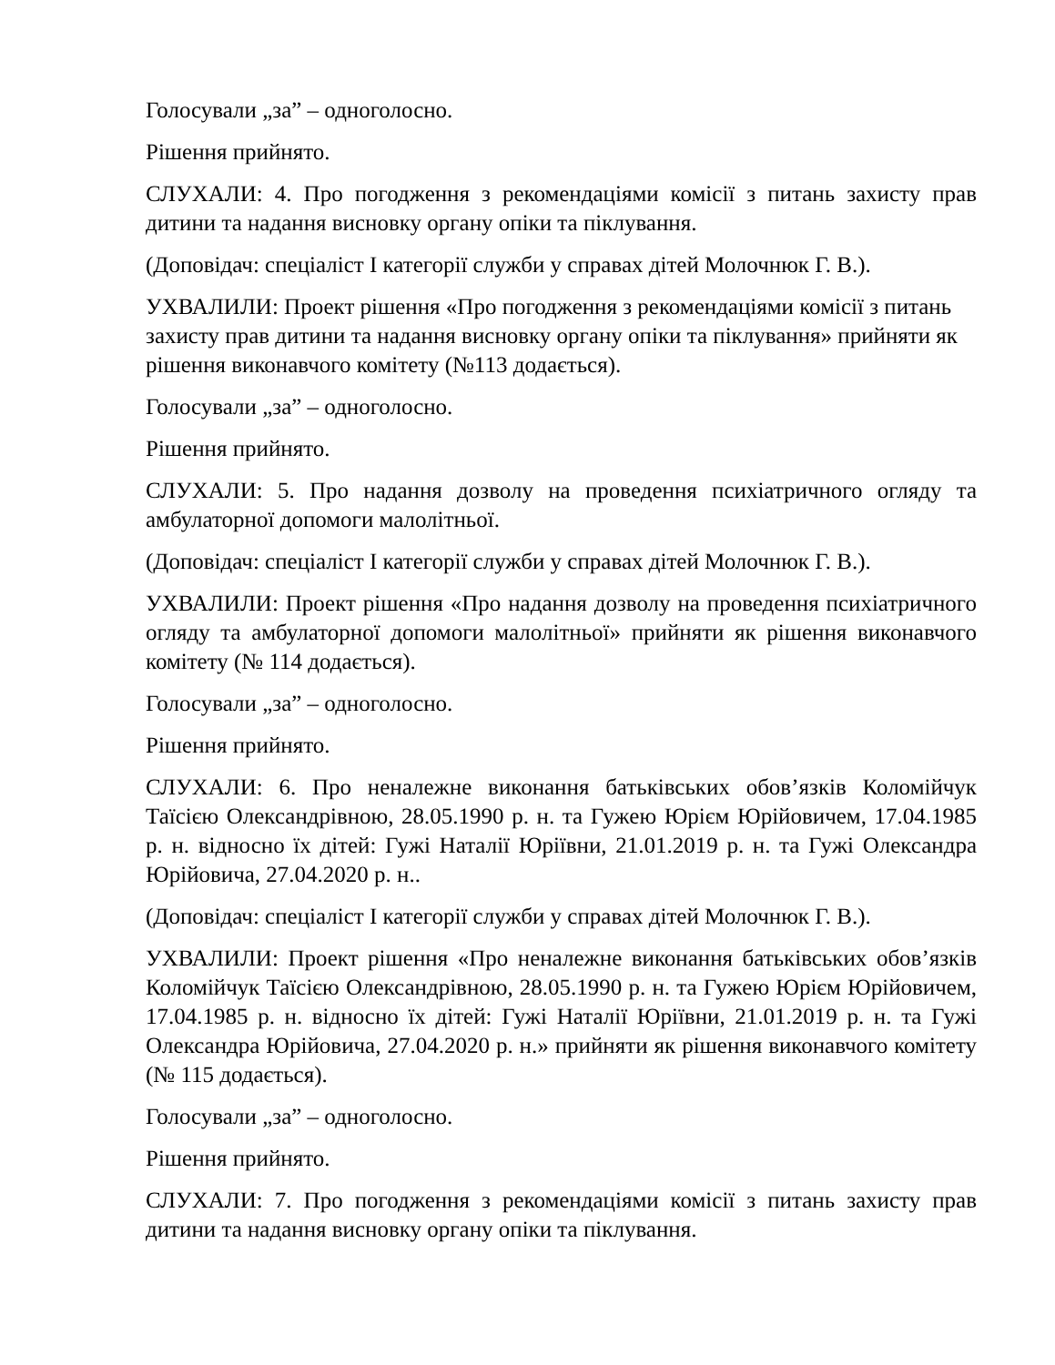Голосували „за” – одноголосно.
Рішення прийнято.
СЛУХАЛИ: 4. Про погодження з рекомендаціями комісії з питань захисту прав дитини та надання висновку органу опіки та піклування.
(Доповідач: спеціаліст І категорії служби у справах дітей Молочнюк Г. В.).
УХВАЛИЛИ: Проект рішення «Про погодження з рекомендаціями комісії з питань захисту прав дитини та надання висновку органу опіки та піклування» прийняти як рішення виконавчого комітету (№113 додається).
Голосували „за” – одноголосно.
Рішення прийнято.
СЛУХАЛИ: 5. Про надання дозволу на проведення психіатричного огляду та амбулаторної допомоги малолітньої.
(Доповідач: спеціаліст І категорії служби у справах дітей Молочнюк Г. В.).
УХВАЛИЛИ: Проект рішення «Про надання дозволу на проведення психіатричного огляду та амбулаторної допомоги малолітньої» прийняти як рішення виконавчого комітету (№ 114 додається).
Голосували „за” – одноголосно.
Рішення прийнято.
СЛУХАЛИ: 6. Про неналежне виконання батьківських обов’язків Коломійчук Таїсією Олександрівною, 28.05.1990 р. н. та Гужею Юрієм Юрійовичем, 17.04.1985 р. н. відносно їх дітей: Гужі Наталії Юріївни, 21.01.2019 р. н. та Гужі Олександра Юрійовича, 27.04.2020 р. н..
(Доповідач: спеціаліст І категорії служби у справах дітей Молочнюк Г. В.).
УХВАЛИЛИ: Проект рішення «Про неналежне виконання батьківських обов’язків Коломійчук Таїсією Олександрівною, 28.05.1990 р. н. та Гужею Юрієм Юрійовичем, 17.04.1985 р. н. відносно їх дітей: Гужі Наталії Юріївни, 21.01.2019 р. н. та Гужі Олександра Юрійовича, 27.04.2020 р. н.» прийняти як рішення виконавчого комітету (№ 115 додається).
Голосували „за” – одноголосно.
Рішення прийнято.
СЛУХАЛИ: 7. Про погодження з рекомендаціями комісії з питань захисту прав дитини та надання висновку органу опіки та піклування.